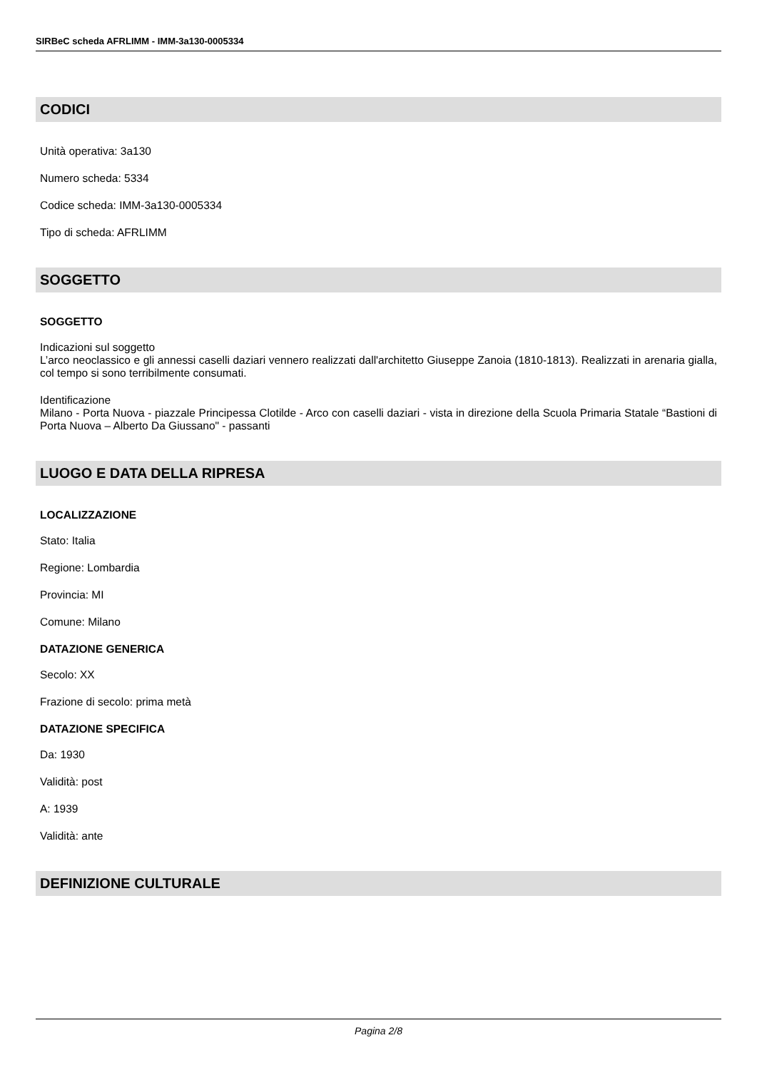SIRBeC scheda AFRLIMM - IMM-3a130-0005334
CODICI
Unità operativa: 3a130
Numero scheda: 5334
Codice scheda: IMM-3a130-0005334
Tipo di scheda: AFRLIMM
SOGGETTO
SOGGETTO
Indicazioni sul soggetto
L’arco neoclassico e gli annessi caselli daziari vennero realizzati dall'architetto Giuseppe Zanoia (1810-1813). Realizzati in arenaria gialla, col tempo si sono terribilmente consumati.
Identificazione
Milano - Porta Nuova - piazzale Principessa Clotilde - Arco con caselli daziari - vista in direzione della Scuola Primaria Statale “Bastioni di Porta Nuova – Alberto Da Giussano" - passanti
LUOGO E DATA DELLA RIPRESA
LOCALIZZAZIONE
Stato: Italia
Regione: Lombardia
Provincia: MI
Comune: Milano
DATAZIONE GENERICA
Secolo: XX
Frazione di secolo: prima metà
DATAZIONE SPECIFICA
Da: 1930
Validità: post
A: 1939
Validità: ante
DEFINIZIONE CULTURALE
Pagina 2/8